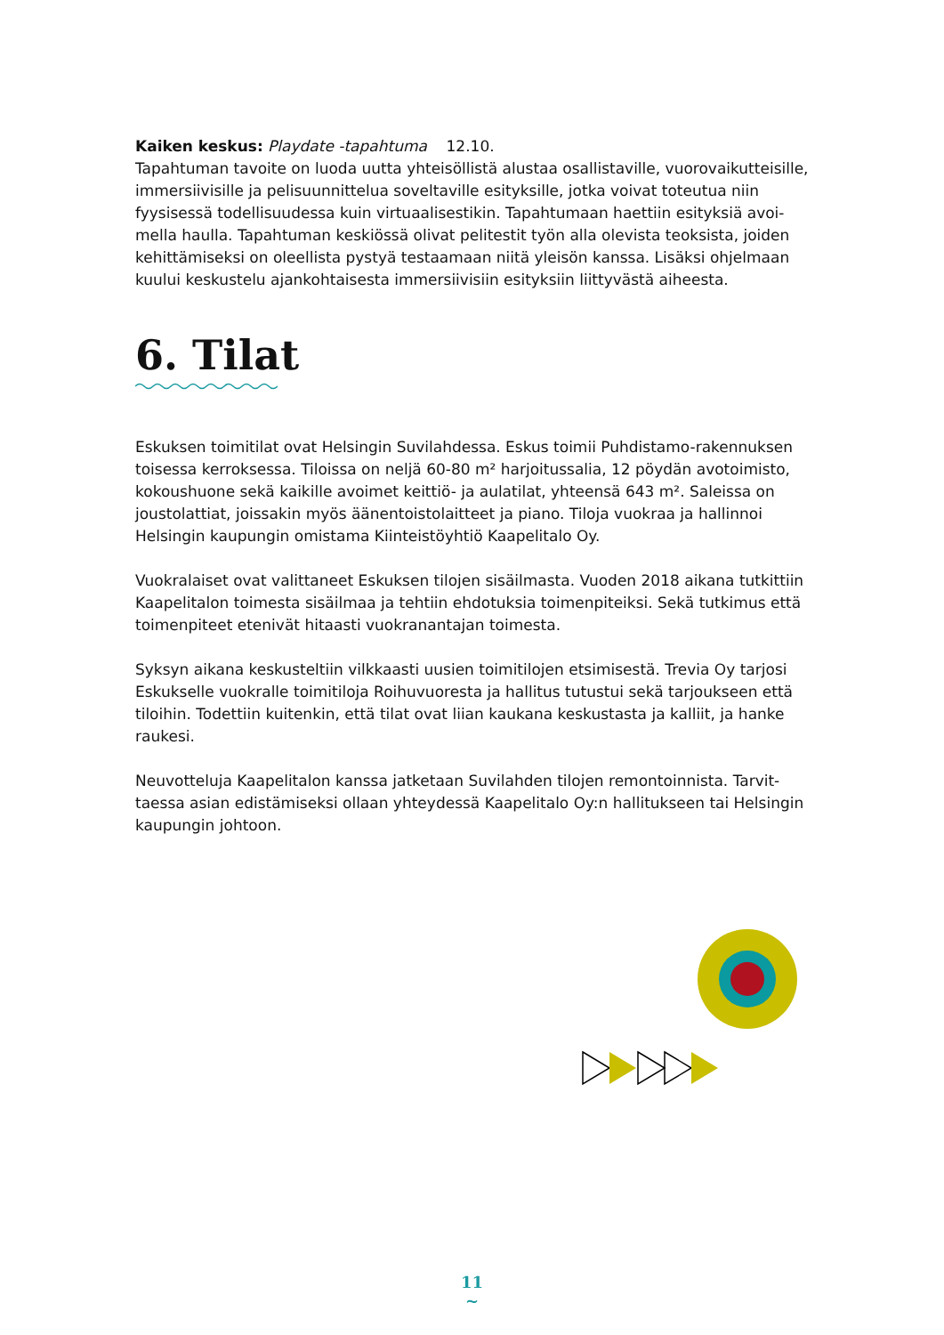Kaiken keskus: Playdate -tapahtuma 12.10.
Tapahtuman tavoite on luoda uutta yhteisöllistä alustaa osallistaville, vuorovaikuttei­sille, immersiivisille ja pelisuunnittelua soveltaville esityksille, jotka voivat toteutua niin fyysisessä todellisuudessa kuin virtuaalisestikin. Tapahtumaan haettiin esityksiä avoi­mella haulla. Tapahtuman keskiössä olivat pelitestit työn alla olevista teoksista, joiden kehittämiseksi on oleellista pystyä testaamaan niitä yleisön kanssa. Lisäksi ohjelmaan kuului keskustelu ajankohtaisesta immersiivisiin esityksiin liittyvästä aiheesta.
6. Tilat
Eskuksen toimitilat ovat Helsingin Suvilahdessa. Eskus toimii Puhdistamo-rakennuksen toisessa kerroksessa. Tiloissa on neljä 60-80 m² harjoitussalia, 12 pöydän avotoimisto, kokoushuone sekä kaikille avoimet keittiö- ja aulatilat, yhteensä 643 m². Saleissa on joustolattiat, joissakin myös äänentoistolaitteet ja piano. Tiloja vuokraa ja hallinnoi Helsingin kaupungin omistama Kiinteistöyhtiö Kaapelitalo Oy.
Vuokralaiset ovat valittaneet Eskuksen tilojen sisäilmasta. Vuoden 2018 aikana tutkittiin Kaapelitalon toimesta sisäilmaa ja tehtiin ehdotuksia toimenpiteiksi. Sekä tutkimus että toimenpiteet etenivät hitaasti vuokranantajan toimesta.
Syksyn aikana keskusteltiin vilkkaasti uusien toimitilojen etsimisestä. Trevia Oy tarjosi Eskukselle vuokralle toimitiloja Roihuvuoresta ja hallitus tutustui sekä tarjoukseen että tiloihin. Todettiin kuitenkin, että tilat ovat liian kaukana keskustasta ja kalliit, ja hanke raukesi.
Neuvotteluja Kaapelitalon kanssa jatketaan Suvilahden tilojen remontoinnista. Tarvit­taessa asian edistämiseksi ollaan yhteydessä Kaapelitalo Oy:n hallitukseen tai Helsin­gin kaupungin johtoon.
11
~